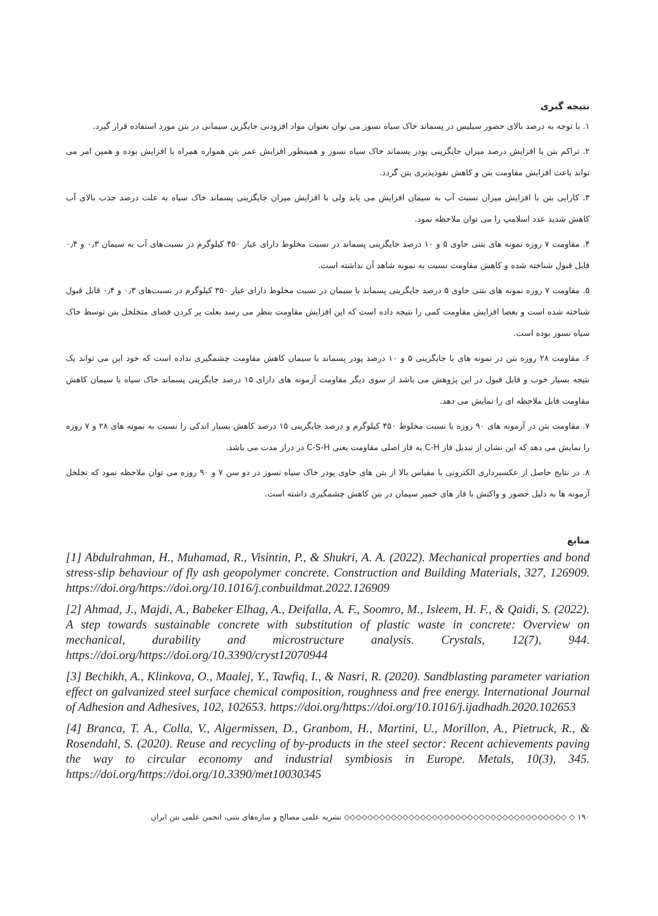نتیجه گیری
۱. با توجه به درصد بالای حضور سیلیس در پسماند خاک سیاه نسوز می توان بعنوان مواد افزودنی جایگزین سیمانی در بتن مورد استفاده قرار گیرد.
۲. تراکم بتن با افزایش درصد میزان جایگزینی پودر پسماند خاک سیاه نسوز و همینطور افزایش عمر بتن همواره همراه با افزایش بوده و همین امر می تواند باعث افزایش مقاومت بتن و کاهش نفوذپذیری بتن گردد.
۳. کارایی بتن با افزایش میزان نسبت آب به سیمان افزایش می یابد ولی با افزایش میزان جایگزینی پسماند خاک سیاه به علت درصد جذب بالای آب کاهش شدید عدد اسلامپ را می توان ملاحظه نمود.
۴. مقاومت ۷ روزه نمونه های بتنی حاوی ۵ و ۱۰ درصد جایگزینی پسماند در نسبت مخلوط دارای عیار ۴۵۰ کیلوگرم در نسبت‌های آب به سیمان ۰٫۳ و ۰٫۴ قابل قبول شناخته شده و کاهش مقاومت نسبت به نمونه شاهد آن نداشته است.
۵. مقاومت ۷ روزه نمونه های بتنی حاوی ۵ درصد جایگزینی پسماند با سیمان در نسبت مخلوط دارای عیار ۳۵۰ کیلوگرم در نسبت‌های ۰٫۳ و ۰٫۴ قابل قبول شناخته شده است و بعضا افزایش مقاومت کمی را نتیجه داده است که این افزایش مقاومت بنظر می رسد بعلت پر کردن فضای متخلخل بتن توسط خاک سیاه نسوز بوده است.
۶. مقاومت ۲۸ روزه بتن در نمونه های با جایگزینی ۵ و ۱۰ درصد پودر پسماند با سیمان کاهش مقاومت چشمگیری نداده است که خود این می تواند یک نتیجه بسیار خوب و قابل قبول در این پژوهش می باشد از سوی دیگر مقاومت آزمونه های دارای ۱۵ درصد جایگزینی پسماند خاک سیاه با سیمان کاهش مقاومت قابل ملاحظه ای را نمایش می دهد.
۷. مقاومت بتن در آزمونه های ۹۰ روزه با نسبت مخلوط ۴۵۰ کیلوگرم و درصد جایگزینی ۱۵ درصد کاهش بسیار اندکی را نسبت به نمونه های ۲۸ و ۷ روزه را نمایش می دهد که این نشان از تبدیل فاز C-H به فاز اصلی مقاومت یعنی C-S-H در دراز مدت می باشد.
۸. در نتایج حاصل از عکسبرداری الکترونی با مقیاس بالا از بتن های حاوی پودر خاک سیاه نسوز در دو سن ۷ و ۹۰ روزه می توان ملاحظه نمود که تخلخل آزمونه ها به دلیل حضور و واکنش با فاز های خمیر سیمان در بتن کاهش چشمگیری داشته است.
منابع
[1] Abdulrahman, H., Muhamad, R., Visintin, P., & Shukri, A. A. (2022). Mechanical properties and bond stress-slip behaviour of fly ash geopolymer concrete. Construction and Building Materials, 327, 126909. https://doi.org/https://doi.org/10.1016/j.conbuildmat.2022.126909
[2] Ahmad, J., Majdi, A., Babeker Elhag, A., Deifalla, A. F., Soomro, M., Isleem, H. F., & Qaidi, S. (2022). A step towards sustainable concrete with substitution of plastic waste in concrete: Overview on mechanical, durability and microstructure analysis. Crystals, 12(7), 944. https://doi.org/https://doi.org/10.3390/cryst12070944
[3] Bechikh, A., Klinkova, O., Maalej, Y., Tawfiq, I., & Nasri, R. (2020). Sandblasting parameter variation effect on galvanized steel surface chemical composition, roughness and free energy. International Journal of Adhesion and Adhesives, 102, 102653. https://doi.org/https://doi.org/10.1016/j.ijadhadh.2020.102653
[4] Branca, T. A., Colla, V., Algermissen, D., Granbom, H., Martini, U., Morillon, A., Pietruck, R., & Rosendahl, S. (2020). Reuse and recycling of by-products in the steel sector: Recent achievements paving the way to circular economy and industrial symbiosis in Europe. Metals, 10(3), 345. https://doi.org/https://doi.org/10.3390/met10030345
۱۹۰ ◇ ◇◇◇◇◇◇◇◇◇◇◇◇◇◇◇◇◇◇◇◇◇◇◇◇◇◇◇◇◇◇◇◇◇◇◇◇◇◇ نشریه علمی مصالح و سازه‌های بتنی، انجمن علمی بتن ایران